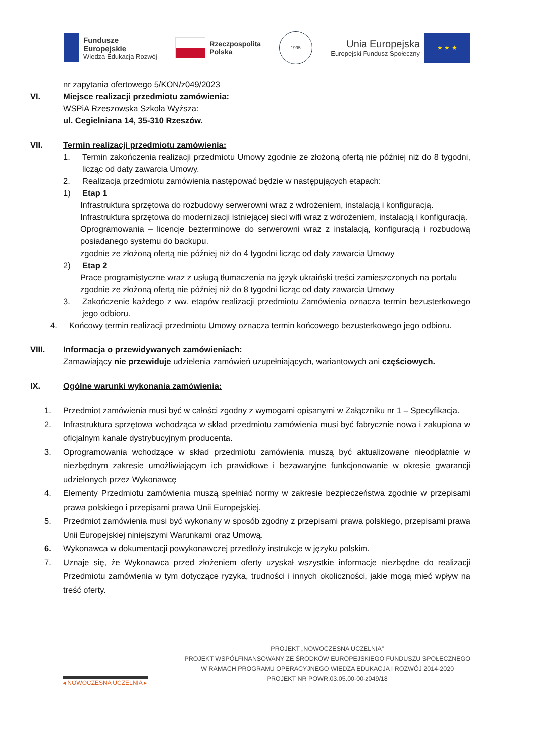Fundusze
Europejskie
Wiedza Edukacja Rozwój
Rzeczpospolita
Polska
1995
Unia Europejska
Europejski Fundusz Społeczny
★ ★ ★
nr zapytania ofertowego 5/KON/z049/2023
VI. Miejsce realizacji przedmiotu zamówienia:
WSPiA Rzeszowska Szkoła Wyższa:
ul. Cegielniana 14, 35-310 Rzeszów.
VII. Termin realizacji przedmiotu zamówienia:
1. Termin zakończenia realizacji przedmiotu Umowy zgodnie ze złożoną ofertą nie później niż do 8 tygodni, licząc od daty zawarcia Umowy.
2. Realizacja przedmiotu zamówienia następować będzie w następujących etapach:
1) Etap 1
Infrastruktura sprzętowa do rozbudowy serwerowni wraz z wdrożeniem, instalacją i konfiguracją.
Infrastruktura sprzętowa do modernizacji istniejącej sieci wifi wraz z wdrożeniem, instalacją i konfiguracją.
Oprogramowania – licencje bezterminowe do serwerowni wraz z instalacją, konfiguracją i rozbudową posiadanego systemu do backupu.
zgodnie ze złożoną ofertą nie później niż do 4 tygodni licząc od daty zawarcia Umowy
2) Etap 2
Prace programistyczne wraz z usługą tłumaczenia na język ukraiński treści zamieszczonych na portalu
zgodnie ze złożoną ofertą nie później niż do 8 tygodni licząc od daty zawarcia Umowy
3. Zakończenie każdego z ww. etapów realizacji przedmiotu Zamówienia oznacza termin bezusterkowego jego odbioru.
4. Końcowy termin realizacji przedmiotu Umowy oznacza termin końcowego bezusterkowego jego odbioru.
VIII. Informacja o przewidywanych zamówieniach:
Zamawiający nie przewiduje udzielenia zamówień uzupełniających, wariantowych ani częściowych.
IX. Ogólne warunki wykonania zamówienia:
1. Przedmiot zamówienia musi być w całości zgodny z wymogami opisanymi w Załączniku nr 1 – Specyfikacja.
2. Infrastruktura sprzętowa wchodząca w skład przedmiotu zamówienia musi być fabrycznie nowa i zakupiona w oficjalnym kanale dystrybucyjnym producenta.
3. Oprogramowania wchodzące w skład przedmiotu zamówienia muszą być aktualizowane nieodpłatnie w niezbędnym zakresie umożliwiającym ich prawidłowe i bezawaryjne funkcjonowanie w okresie gwarancji udzielonych przez Wykonawcę
4. Elementy Przedmiotu zamówienia muszą spełniać normy w zakresie bezpieczeństwa zgodnie w przepisami prawa polskiego i przepisami prawa Unii Europejskiej.
5. Przedmiot zamówienia musi być wykonany w sposób zgodny z przepisami prawa polskiego, przepisami prawa Unii Europejskiej niniejszymi Warunkami oraz Umową.
6. Wykonawca w dokumentacji powykonawczej przedłoży instrukcje w języku polskim.
7. Uznaje się, że Wykonawca przed złożeniem oferty uzyskał wszystkie informacje niezbędne do realizacji Przedmiotu zamówienia w tym dotyczące ryzyka, trudności i innych okoliczności, jakie mogą mieć wpływ na treść oferty.
◂ NOWOCZESNA UCZELNIA ▸
PROJEKT „NOWOCZESNA UCZELNIA”
PROJEKT WSPÓŁFINANSOWANY ZE ŚRODKÓW EUROPEJSKIEGO FUNDUSZU SPOŁECZNEGO
W RAMACH PROGRAMU OPERACYJNEGO WIEDZA EDUKACJA I ROZWÓJ 2014-2020
PROJEKT NR POWR.03.05.00-00-z049/18